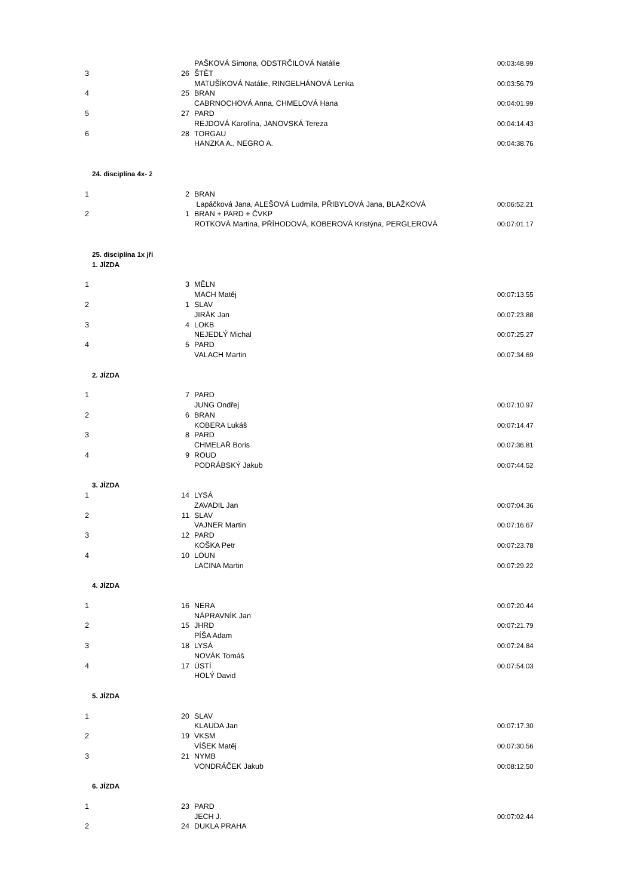| | | PAŠKOVÁ Simona, ODSTRČILOVÁ Natálie | 00:03:48.99 |
| 3 | 26 | ŠTĚT | |
| | | MATUŠÍKOVÁ Natálie, RINGELHÁNOVÁ Lenka | 00:03:56.79 |
| 4 | 25 | BRAN | |
| | | CABRNOCHOVÁ Anna, CHMELOVÁ Hana | 00:04:01.99 |
| 5 | 27 | PARD | |
| | | REJDOVÁ Karolína, JANOVSKÁ Tereza | 00:04:14.43 |
| 6 | 28 | TORGAU | |
| | | HANZKA A., NEGRO A. | 00:04:38.76 |
| 24. disciplína 4x- ž | | | |
| 1 | 2 | BRAN | |
| | | Lapáčková Jana, ALEŠOVÁ Ludmila, PŘIBYLOVÁ Jana, BLAŽKOVÁ | 00:06:52.21 |
| 2 | 1 | BRAN + PARD + ČVKP | |
| | | ROTKOVÁ Martina, PŘÍHODOVÁ, KOBEROVÁ Kristýna, PERGLEROVÁ | 00:07:01.17 |
| 25. disciplína 1x jři | | | |
| 1. JÍZDA | | | |
| 1 | 3 | MĚLN | |
| | | MACH Matěj | 00:07:13.55 |
| 2 | 1 | SLAV | |
| | | JIRÁK Jan | 00:07:23.88 |
| 3 | 4 | LOKB | |
| | | NEJEDLÝ Michal | 00:07:25.27 |
| 4 | 5 | PARD | |
| | | VALACH Martin | 00:07:34.69 |
| 2. JÍZDA | | | |
| 1 | 7 | PARD | |
| | | JUNG Ondřej | 00:07:10.97 |
| 2 | 6 | BRAN | |
| | | KOBERA Lukáš | 00:07:14.47 |
| 3 | 8 | PARD | |
| | | CHMELAŘ Boris | 00:07:36.81 |
| 4 | 9 | ROUD | |
| | | PODRÁBSKÝ Jakub | 00:07:44.52 |
| 3. JÍZDA | | | |
| 1 | 14 | LYSÁ | |
| | | ZAVADIL Jan | 00:07:04.36 |
| 2 | 11 | SLAV | |
| | | VAJNER Martin | 00:07:16.67 |
| 3 | 12 | PARD | |
| | | KOŠKA Petr | 00:07:23.78 |
| 4 | 10 | LOUN | |
| | | LACINA Martin | 00:07:29.22 |
| 4. JÍZDA | | | |
| 1 | 16 | NERA | 00:07:20.44 |
| | | NÁPRAVNÍK Jan | |
| 2 | 15 | JHRD | 00:07:21.79 |
| | | PÍŠA Adam | |
| 3 | 18 | LYSÁ | 00:07:24.84 |
| | | NOVÁK Tomáš | |
| 4 | 17 | ÚSTÍ | 00:07:54.03 |
| | | HOLÝ David | |
| 5. JÍZDA | | | |
| 1 | 20 | SLAV | |
| | | KLAUDA Jan | 00:07:17.30 |
| 2 | 19 | VKSM | |
| | | VÍŠEK Matěj | 00:07:30.56 |
| 3 | 21 | NYMB | |
| | | VONDRÁČEK Jakub | 00:08:12.50 |
| 6. JÍZDA | | | |
| 1 | 23 | PARD | |
| | | JECH J. | 00:07:02.44 |
| 2 | 24 | DUKLA PRAHA | |